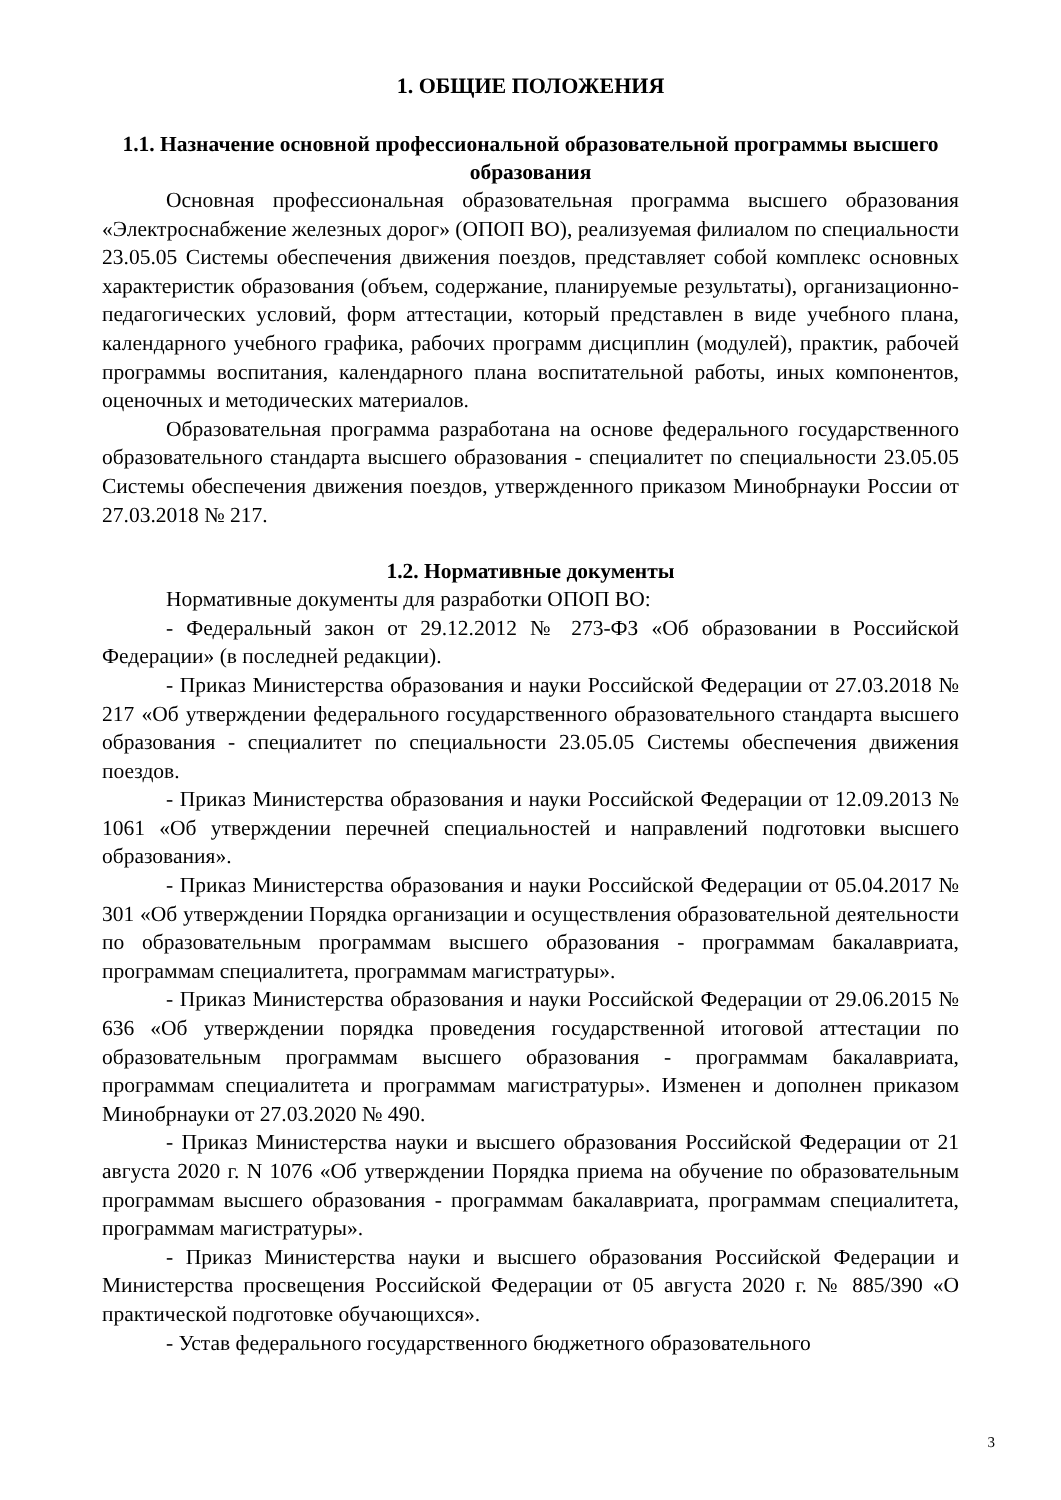1. ОБЩИЕ ПОЛОЖЕНИЯ
1.1. Назначение основной профессиональной образовательной программы высшего образования
Основная профессиональная образовательная программа высшего образования «Электроснабжение железных дорог» (ОПОП ВО), реализуемая филиалом по специальности 23.05.05 Системы обеспечения движения поездов, представляет собой комплекс основных характеристик образования (объем, содержание, планируемые результаты), организационно-педагогических условий, форм аттестации, который представлен в виде учебного плана, календарного учебного графика, рабочих программ дисциплин (модулей), практик, рабочей программы воспитания, календарного плана воспитательной работы, иных компонентов, оценочных и методических материалов.
Образовательная программа разработана на основе федерального государственного образовательного стандарта высшего образования - специалитет по специальности 23.05.05 Системы обеспечения движения поездов, утвержденного приказом Минобрнауки России от 27.03.2018 № 217.
1.2. Нормативные документы
Нормативные документы для разработки ОПОП ВО:
- Федеральный закон от 29.12.2012 № 273-ФЗ «Об образовании в Российской Федерации» (в последней редакции).
- Приказ Министерства образования и науки Российской Федерации от 27.03.2018 № 217 «Об утверждении федерального государственного образовательного стандарта высшего образования - специалитет по специальности 23.05.05 Системы обеспечения движения поездов.
- Приказ Министерства образования и науки Российской Федерации от 12.09.2013 № 1061 «Об утверждении перечней специальностей и направлений подготовки высшего образования».
- Приказ Министерства образования и науки Российской Федерации от 05.04.2017 № 301 «Об утверждении Порядка организации и осуществления образовательной деятельности по образовательным программам высшего образования - программам бакалавриата, программам специалитета, программам магистратуры».
- Приказ Министерства образования и науки Российской Федерации от 29.06.2015 № 636 «Об утверждении порядка проведения государственной итоговой аттестации по образовательным программам высшего образования - программам бакалавриата, программам специалитета и программам магистратуры». Изменен и дополнен приказом Минобрнауки от 27.03.2020 № 490.
- Приказ Министерства науки и высшего образования Российской Федерации от 21 августа 2020 г. N 1076 «Об утверждении Порядка приема на обучение по образовательным программам высшего образования - программам бакалавриата, программам специалитета, программам магистратуры».
- Приказ Министерства науки и высшего образования Российской Федерации и Министерства просвещения Российской Федерации от 05 августа 2020 г. № 885/390 «О практической подготовке обучающихся».
- Устав федерального государственного бюджетного образовательного
3